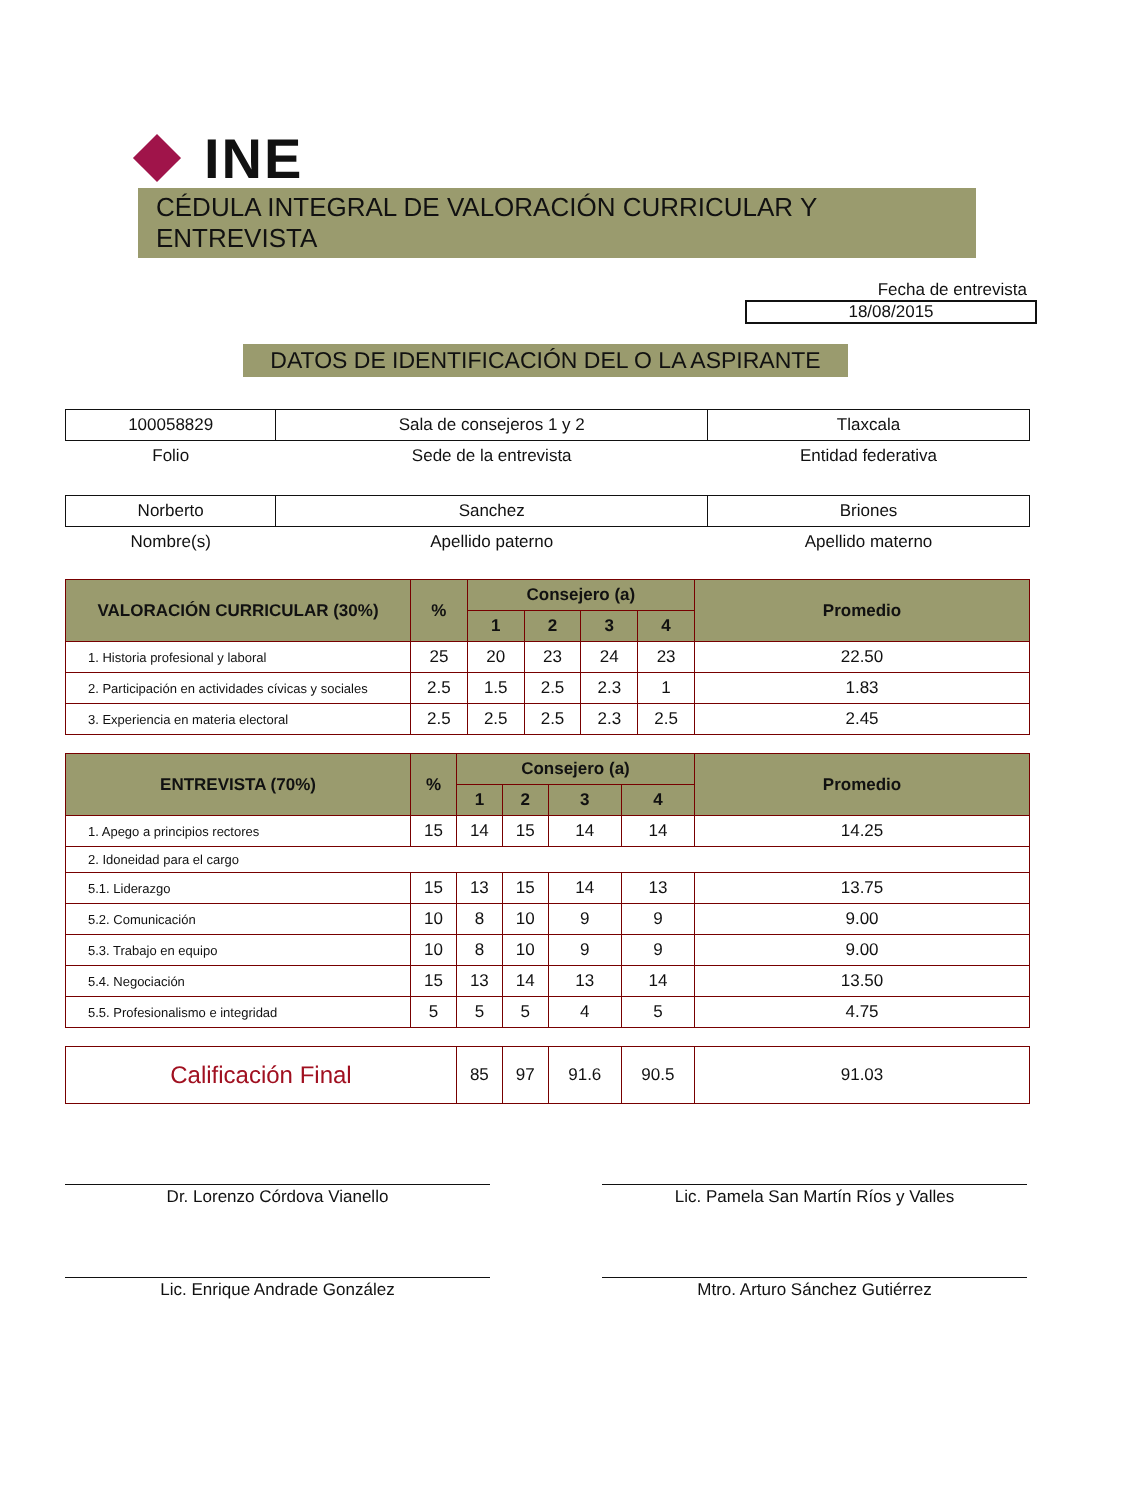INE
CÉDULA INTEGRAL DE VALORACIÓN CURRICULAR Y ENTREVISTA
Fecha de entrevista
18/08/2015
DATOS DE IDENTIFICACIÓN DEL O LA ASPIRANTE
| 100058829 | Sala de consejeros 1 y 2 | Tlaxcala |
| Folio | Sede de la entrevista | Entidad federativa |
| Norberto | Sanchez | Briones |
| Nombre(s) | Apellido paterno | Apellido materno |
| VALORACIÓN CURRICULAR (30%) | % | Consejero (a) | | | | Promedio |
| --- | --- | --- | --- | --- | --- | --- |
| | | 1 | 2 | 3 | 4 | |
| 1. Historia profesional y laboral | 25 | 20 | 23 | 24 | 23 | 22.50 |
| 2. Participación en actividades cívicas y sociales | 2.5 | 1.5 | 2.5 | 2.3 | 1 | 1.83 |
| 3. Experiencia en materia electoral | 2.5 | 2.5 | 2.5 | 2.3 | 2.5 | 2.45 |
| ENTREVISTA (70%) | % | Consejero (a) | | | | Promedio |
| --- | --- | --- | --- | --- | --- | --- |
| | | 1 | 2 | 3 | 4 | |
| 1. Apego a principios rectores | 15 | 14 | 15 | 14 | 14 | 14.25 |
| 2. Idoneidad para el cargo | | | | | | |
| 5.1. Liderazgo | 15 | 13 | 15 | 14 | 13 | 13.75 |
| 5.2. Comunicación | 10 | 8 | 10 | 9 | 9 | 9.00 |
| 5.3. Trabajo en equipo | 10 | 8 | 10 | 9 | 9 | 9.00 |
| 5.4. Negociación | 15 | 13 | 14 | 13 | 14 | 13.50 |
| 5.5. Profesionalismo e integridad | 5 | 5 | 5 | 4 | 5 | 4.75 |
| Calificación Final | | 85 | 97 | 91.6 | 90.5 | 91.03 |
Dr. Lorenzo Córdova Vianello Lic. Pamela San Martín Ríos y Valles
Lic. Enrique Andrade González Mtro. Arturo Sánchez Gutiérrez